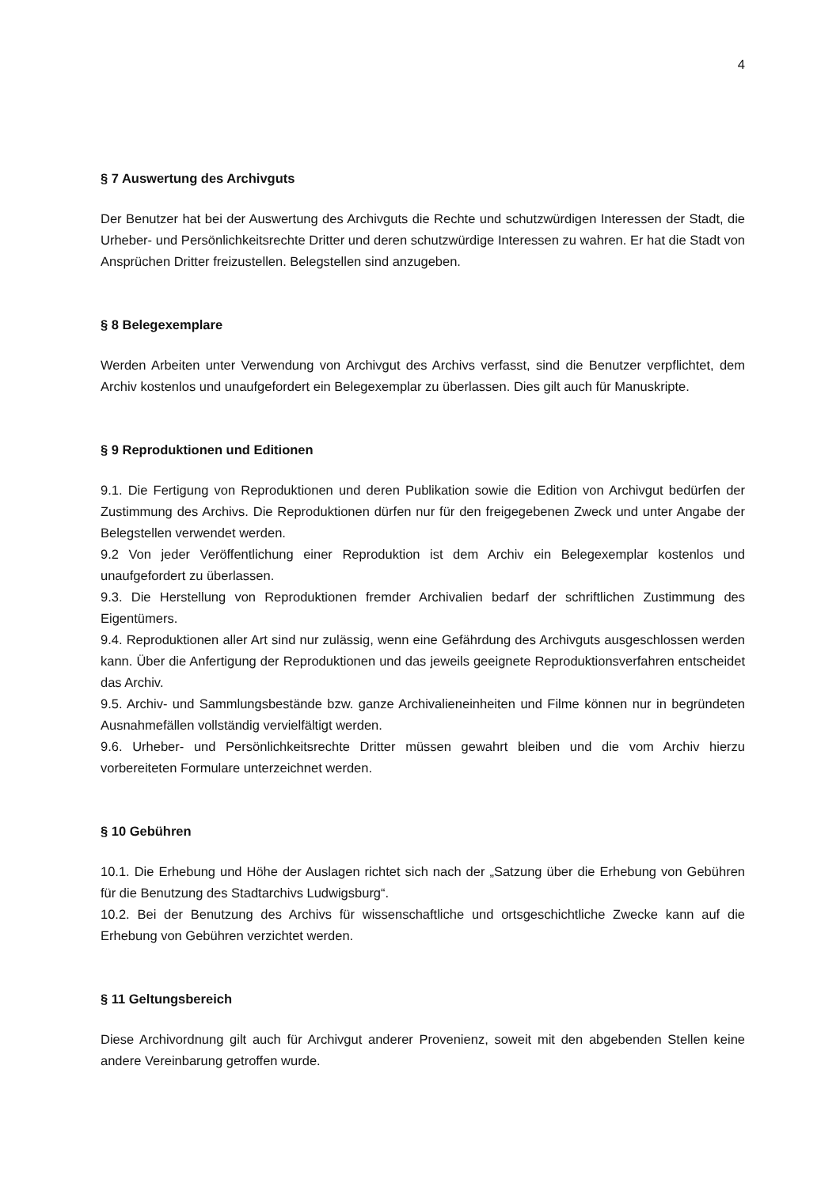4
§ 7 Auswertung des Archivguts
Der Benutzer hat bei der Auswertung des Archivguts die Rechte und schutzwürdigen Interessen der Stadt, die Urheber- und Persönlichkeitsrechte Dritter und deren schutzwürdige Interessen zu wahren. Er hat die Stadt von Ansprüchen Dritter freizustellen. Belegstellen sind anzugeben.
§ 8 Belegexemplare
Werden Arbeiten unter Verwendung von Archivgut des Archivs verfasst, sind die Benutzer verpflichtet, dem Archiv kostenlos und unaufgefordert ein Belegexemplar zu überlassen. Dies gilt auch für Manuskripte.
§ 9 Reproduktionen und Editionen
9.1. Die Fertigung von Reproduktionen und deren Publikation sowie die Edition von Archivgut bedürfen der Zustimmung des Archivs. Die Reproduktionen dürfen nur für den freigegebenen Zweck und unter Angabe der Belegstellen verwendet werden.
9.2 Von jeder Veröffentlichung einer Reproduktion ist dem Archiv ein Belegexemplar kostenlos und unaufgefordert zu überlassen.
9.3. Die Herstellung von Reproduktionen fremder Archivalien bedarf der schriftlichen Zustimmung des Eigentümers.
9.4. Reproduktionen aller Art sind nur zulässig, wenn eine Gefährdung des Archivguts ausgeschlossen werden kann. Über die Anfertigung der Reproduktionen und das jeweils geeignete Reproduktionsverfahren entscheidet das Archiv.
9.5. Archiv- und Sammlungsbestände bzw. ganze Archivalieneinheiten und Filme können nur in begründeten Ausnahmefällen vollständig vervielfältigt werden.
9.6. Urheber- und Persönlichkeitsrechte Dritter müssen gewahrt bleiben und die vom Archiv hierzu vorbereiteten Formulare unterzeichnet werden.
§ 10 Gebühren
10.1. Die Erhebung und Höhe der Auslagen richtet sich nach der „Satzung über die Erhebung von Gebühren für die Benutzung des Stadtarchivs Ludwigsburg“.
10.2. Bei der Benutzung des Archivs für wissenschaftliche und ortsgeschichtliche Zwecke kann auf die Erhebung von Gebühren verzichtet werden.
§ 11 Geltungsbereich
Diese Archivordnung gilt auch für Archivgut anderer Provenienz, soweit mit den abgebenden Stellen keine andere Vereinbarung getroffen wurde.